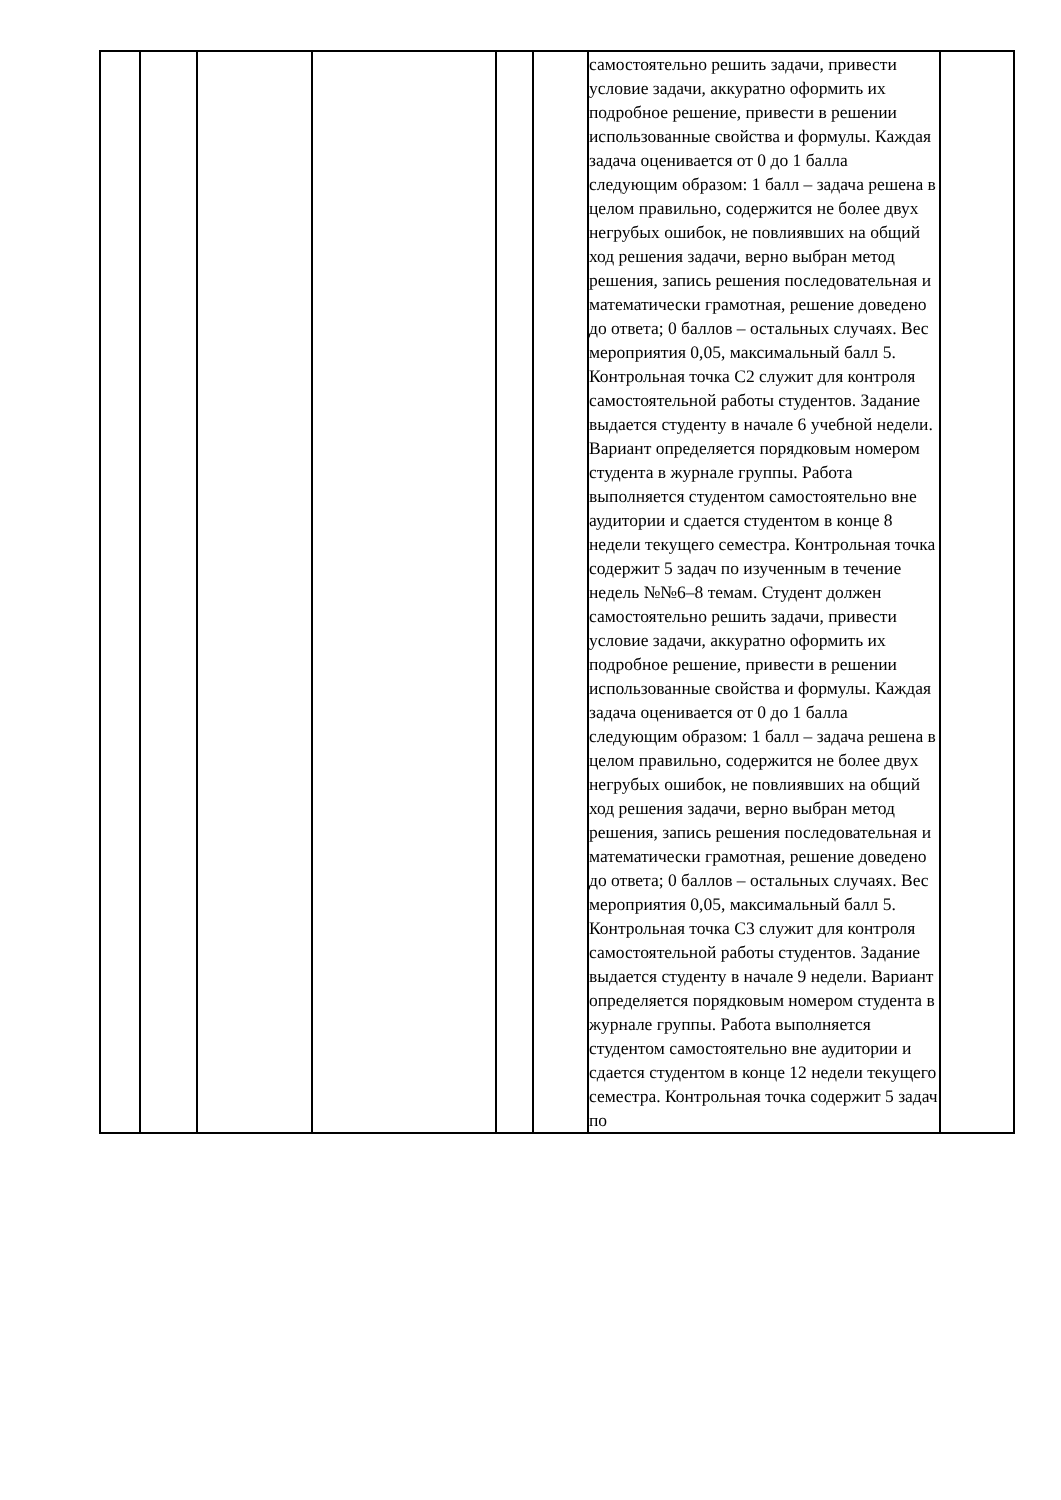| | | | | | | самостоятельно решить задачи, привести условие задачи, аккуратно оформить их подробное решение, привести в решении использованные свойства и формулы. Каждая задача оценивается от 0 до 1 балла следующим образом: 1 балл – задача решена в целом правильно, содержится не более двух негрубых ошибок, не повлиявших на общий ход решения задачи, верно выбран метод решения, запись решения последовательная и математически грамотная, решение доведено до ответа; 0 баллов – остальных случаях. Вес мероприятия 0,05, максимальный балл 5. Контрольная точка С2 служит для контроля самостоятельной работы студентов. Задание выдается студенту в начале 6 учебной недели. Вариант определяется порядковым номером студента в журнале группы. Работа выполняется студентом самостоятельно вне аудитории и сдается студентом в конце 8 недели текущего семестра. Контрольная точка содержит 5 задач по изученным в течение недель №№6–8 темам. Студент должен самостоятельно решить задачи, привести условие задачи, аккуратно оформить их подробное решение, привести в решении использованные свойства и формулы. Каждая задача оценивается от 0 до 1 балла следующим образом: 1 балл – задача решена в целом правильно, содержится не более двух негрубых ошибок, не повлиявших на общий ход решения задачи, верно выбран метод решения, запись решения последовательная и математически грамотная, решение доведено до ответа; 0 баллов – остальных случаях. Вес мероприятия 0,05, максимальный балл 5. Контрольная точка С3 служит для контроля самостоятельной работы студентов. Задание выдается студенту в начале 9 недели. Вариант определяется порядковым номером студента в журнале группы. Работа выполняется студентом самостоятельно вне аудитории и сдается студентом в конце 12 недели текущего семестра. Контрольная точка содержит 5 задач по | |